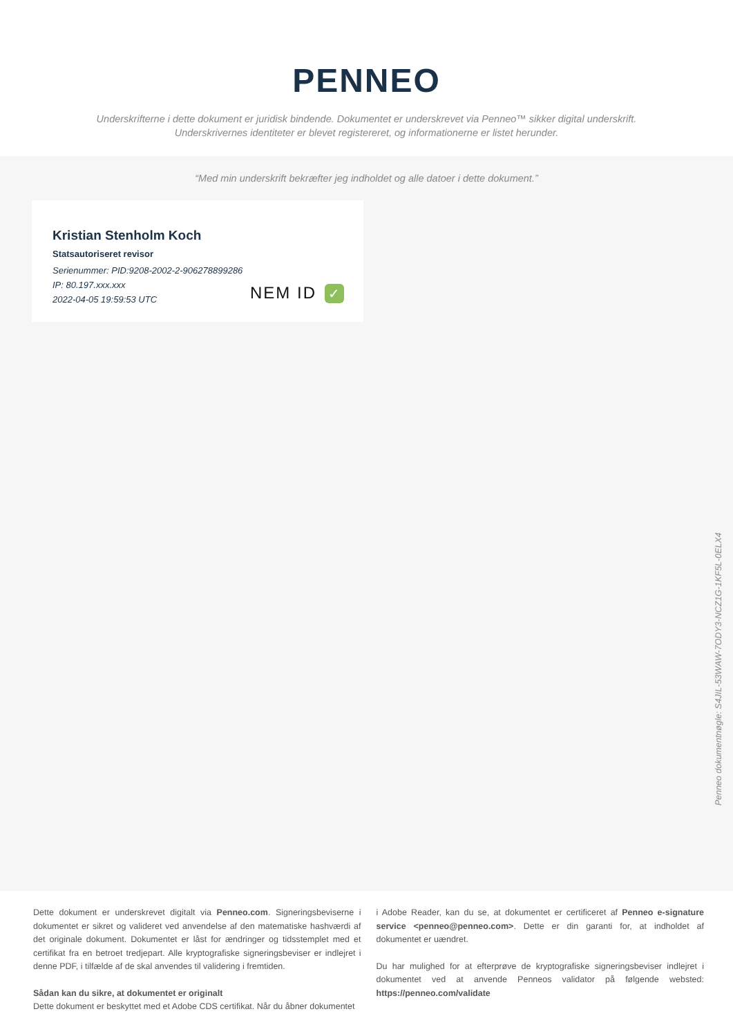PENNEO
Underskrifterne i dette dokument er juridisk bindende. Dokumentet er underskrevet via Penneo™ sikker digital underskrift.
Underskrivernes identiteter er blevet registereret, og informationerne er listet herunder.
“Med min underskrift bekræfter jeg indholdet og alle datoer i dette dokument.”
Kristian Stenholm Koch
Statsautoriseret revisor
Serienummer: PID:9208-2002-2-906278899286
IP: 80.197.xxx.xxx
2022-04-05 19:59:53 UTC
NEM ID ✓
Penneo dokumentnøgle: S4JIL-53WAW-7ODY3-NCZ1G-1KF5L-0ELX4
Dette dokument er underskrevet digitalt via Penneo.com. Signeringsbeviserne i dokumentet er sikret og valideret ved anvendelse af den matematiske hashværdi af det originale dokument. Dokumentet er låst for ændringer og tidsstemplet med et certifikat fra en betroet tredjepart. Alle kryptografiske signeringsbeviser er indlejret i denne PDF, i tilfælde af de skal anvendes til validering i fremtiden.
Sådan kan du sikre, at dokumentet er originalt
Dette dokument er beskyttet med et Adobe CDS certifikat. Når du åbner dokumentet
i Adobe Reader, kan du se, at dokumentet er certificeret af Penneo e-signature service <penneo@penneo.com>. Dette er din garanti for, at indholdet af dokumentet er uændret.
Du har mulighed for at efterprøve de kryptografiske signeringsbeviser indlejret i dokumentet ved at anvende Penneos validator på følgende websted: https://penneo.com/validate